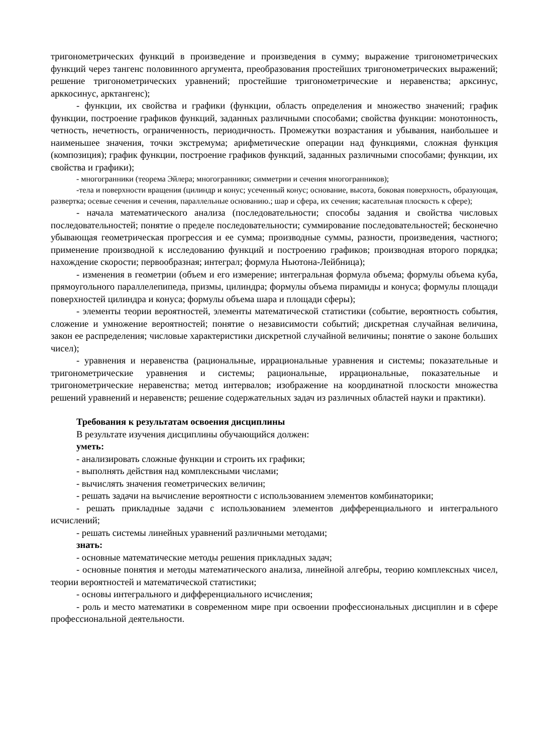тригонометрических функций в произведение и произведения в сумму; выражение тригонометрических функций через тангенс половинного аргумента, преобразования простейших тригонометрических выражений; решение тригонометрических уравнений; простейшие тригонометрические и неравенства; арксинус, арккосинус, арктангенс);
- функции, их свойства и графики (функции, область определения и множество значений; график функции, построение графиков функций, заданных различными способами; свойства функции: монотонность, четность, нечетность, ограниченность, периодичность. Промежутки возрастания и убывания, наибольшее и наименьшее значения, точки экстремума; арифметические операции над функциями, сложная функция (композиция); график функции, построение графиков функций, заданных различными способами; функции, их свойства и графики);
- многогранники (теорема Эйлера; многогранники; симметрии и сечения многогранников);
-тела и поверхности вращения (цилиндр и конус; усеченный конус; основание, высота, боковая поверхность, образующая, развертка; осевые сечения и сечения, параллельные основанию.; шар и сфера, их сечения; касательная плоскость к сфере);
- начала математического анализа (последовательности; способы задания и свойства числовых последовательностей; понятие о пределе последовательности; суммирование последовательностей; бесконечно убывающая геометрическая прогрессия и ее сумма; производные суммы, разности, произведения, частного; применение производной к исследованию функций и построению графиков; производная второго порядка; нахождение скорости; первообразная; интеграл; формула Ньютона-Лейбница);
- изменения в геометрии (объем и его измерение; интегральная формула объема; формулы объема куба, прямоугольного параллелепипеда, призмы, цилиндра; формулы объема пирамиды и конуса; формулы площади поверхностей цилиндра и конуса; формулы объема шара и площади сферы);
- элементы теории вероятностей, элементы математической статистики (событие, вероятность события, сложение и умножение вероятностей; понятие о независимости событий; дискретная случайная величина, закон ее распределения; числовые характеристики дискретной случайной величины; понятие о законе больших чисел);
- уравнения и неравенства (рациональные, иррациональные уравнения и системы; показательные и тригонометрические уравнения и системы; рациональные, иррациональные, показательные и тригонометрические неравенства; метод интервалов; изображение на координатной плоскости множества решений уравнений и неравенств; решение содержательных задач из различных областей науки и практики).
Требования к результатам освоения дисциплины
В результате изучения дисциплины обучающийся должен:
уметь:
- анализировать сложные функции и строить их графики;
- выполнять действия над комплексными числами;
- вычислять значения геометрических величин;
- решать задачи на вычисление вероятности с использованием элементов комбинаторики;
- решать прикладные задачи с использованием элементов дифференциального и интегрального исчислений;
- решать системы линейных уравнений различными методами;
знать:
- основные математические методы решения прикладных задач;
- основные понятия и методы математического анализа, линейной алгебры, теорию комплексных чисел, теории вероятностей и математической статистики;
- основы интегрального и дифференциального исчисления;
- роль и место математики в современном мире при освоении профессиональных дисциплин и в сфере профессиональной деятельности.